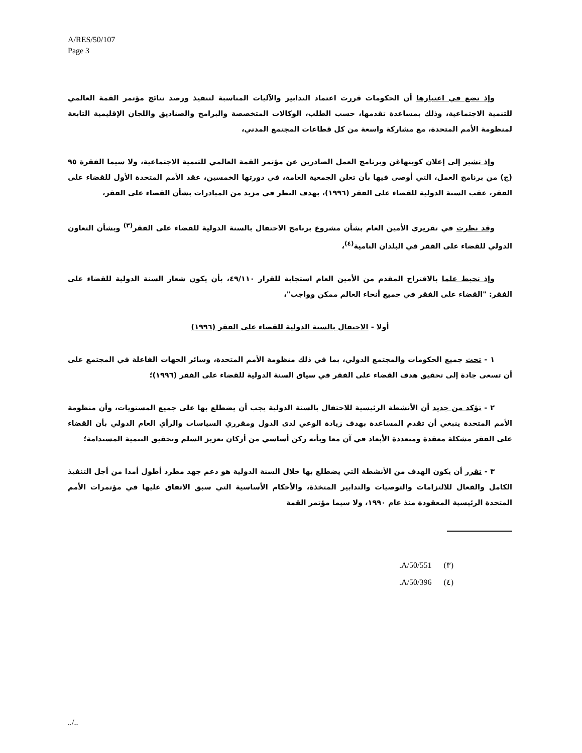A/RES/50/107
Page 3
وإذ تضع في اعتبارها أن الحكومات قررت اعتماد التدابير والآليات المناسبة لتنفيذ ورصد نتائج مؤتمر القمة العالمي للتنمية الاجتماعية، وذلك بمساعدة تقدمها، حسب الطلب، الوكالات المتخصصة والبرامج والصناديق واللجان الإقليمية التابعة لمنظومة الأمم المتحدة، مع مشاركة واسعة من كل قطاعات المجتمع المدني،
وإذ تشير إلى إعلان كوبنهاغن وبرنامج العمل الصادرين عن مؤتمر القمة العالمي للتنمية الاجتماعية، ولا سيما الفقرة ٩٥ (ج) من برنامج العمل، التي أوصى فيها بأن تعلن الجمعية العامة، في دورتها الخمسين، عقد الأمم المتحدة الأول للقضاء على الفقر، عقب السنة الدولية للقضاء على الفقر (١٩٩٦)، بهدف النظر في مزيد من المبادرات بشأن القضاء على الفقر،
وقد نظرت في تقريري الأمين العام بشأن مشروع برنامج الاحتفال بالسنة الدولية للقضاء على الفقر<sup>(٣)</sup> وبشأن التعاون الدولي للقضاء على الفقر في البلدان النامية<sup>(٤)</sup>،
وإذ تحيط علما بالاقتراح المقدم من الأمين العام استجابة للقرار ٤٩/١١٠، بأن يكون شعار السنة الدولية للقضاء على الفقر: "القضاء على الفقر في جميع أنحاء العالم ممكن وواجب"،
أولا - الاحتفال بالسنة الدولية للقضاء على الفقر (١٩٩٦)
١ - تحث جميع الحكومات والمجتمع الدولي، بما في ذلك منظومة الأمم المتحدة، وسائر الجهات الفاعلة في المجتمع على أن تسعى جادة إلى تحقيق هدف القضاء على الفقر في سياق السنة الدولية للقضاء على الفقر (١٩٩٦)؛
٢ - تؤكد من جديد أن الأنشطة الرئيسية للاحتفال بالسنة الدولية يجب أن يضطلع بها على جميع المستويات، وأن منظومة الأمم المتحدة ينبغي أن تقدم المساعدة بهدف زيادة الوعي لدى الدول ومقرري السياسات والرأي العام الدولي بأن القضاء على الفقر مشكلة معقدة ومتعددة الأبعاد في آن معا وبأنه ركن أساسي من أركان تعزيز السلم وتحقيق التنمية المستدامة؛
٣ - تقرر أن يكون الهدف من الأنشطة التي يضطلع بها خلال السنة الدولية هو دعم جهد مطرد أطول أمدا من أجل التنفيذ الكامل والفعال للالتزامات والتوصيات والتدابير المتخذة، والأحكام الأساسية التي سبق الاتفاق عليها في مؤتمرات الأمم المتحدة الرئيسية المعقودة منذ عام ١٩٩٠، ولا سيما مؤتمر القمة
.A/50/551 (٣)
.A/50/396 (٤)
../..